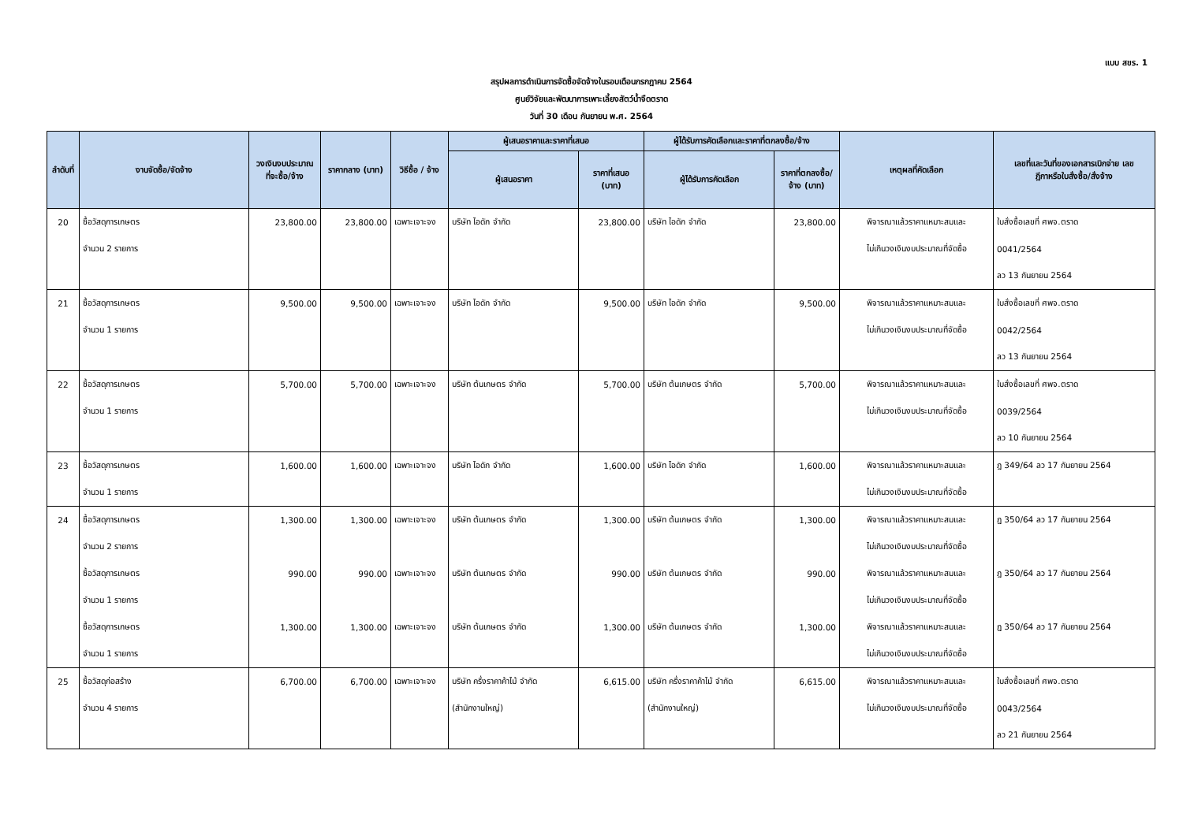แบบ สขร. 1
สรุปผลการดำเนินการจัดซื้อจัดจ้างในรอบเดือนกรกฎาคม 2564
ศูนย์วิจัยและพัฒนาการเพาะเลี้ยงสัตว์น้ำจืดตราด
วันที่ 30 เดือน กันยายน พ.ศ. 2564
| ลำดับที่ | งานจัดซื้อ/จัดจ้าง | วงเงินงบประมาณ ที่จะซื้อ/จ้าง | ราคากลาง (บาท) | วิธีซื้อ / จ้าง | ผู้เสนอราคาและราคาที่เสนอ | | ผู้ได้รับการคัดเลือกและราคาที่ตกลงซื้อ/จ้าง | | เหตุผลที่คัดเลือก | เลขที่และวันที่ของเอกสารเบิกจ่าย เลข ฎีกาหรือใบสั่งซื้อ/สั่งจ้าง |
| --- | --- | --- | --- | --- | --- | --- | --- | --- | --- | --- |
| | | | | | ผู้เสนอราคา | ราคาที่เสนอ (บาท) | ผู้ได้รับการคัดเลือก | ราคาที่ตกลงซื้อ/ จ้าง (บาท) | | |
| 20 | ซื้อวัสดุการเกษตร | 23,800.00 | 23,800.00 | เฉพาะเจาะจง | บริษัท ไอดัก จำกัด | 23,800.00 | บริษัท ไอดัก จำกัด | 23,800.00 | พิจารณาแล้วราคาแหมาะสมและ | ใบสั่งซื้อเลขที่ ศพจ.ตราด |
| | จำนวน 2 รายการ | | | | | | | | ไม่เกินวงเงินงบประมาณที่จัดซื้อ | 0041/2564 |
| | | | | | | | | | | ลว 13 กันยายน 2564 |
| 21 | ซื้อวัสดุการเกษตร | 9,500.00 | 9,500.00 | เฉพาะเจาะจง | บริษัท ไอดัก จำกัด | 9,500.00 | บริษัท ไอดัก จำกัด | 9,500.00 | พิจารณาแล้วราคาแหมาะสมและ | ใบสั่งซื้อเลขที่ ศพจ.ตราด |
| | จำนวน 1 รายการ | | | | | | | | ไม่เกินวงเงินงบประมาณที่จัดซื้อ | 0042/2564 |
| | | | | | | | | | | ลว 13 กันยายน 2564 |
| 22 | ซื้อวัสดุการเกษตร | 5,700.00 | 5,700.00 | เฉพาะเจาะจง | บริษัท ต้นเกษตร จำกัด | 5,700.00 | บริษัท ต้นเกษตร จำกัด | 5,700.00 | พิจารณาแล้วราคาแหมาะสมและ | ใบสั่งซื้อเลขที่ ศพจ.ตราด |
| | จำนวน 1 รายการ | | | | | | | | ไม่เกินวงเงินงบประมาณที่จัดซื้อ | 0039/2564 |
| | | | | | | | | | | ลว 10 กันยายน 2564 |
| 23 | ซื้อวัสดุการเกษตร | 1,600.00 | 1,600.00 | เฉพาะเจาะจง | บริษัท ไอดัก จำกัด | 1,600.00 | บริษัท ไอดัก จำกัด | 1,600.00 | พิจารณาแล้วราคาแหมาะสมและ | ฎ 349/64 ลว 17 กันยายน 2564 |
| | จำนวน 1 รายการ | | | | | | | | ไม่เกินวงเงินงบประมาณที่จัดซื้อ | |
| 24 | ซื้อวัสดุการเกษตร | 1,300.00 | 1,300.00 | เฉพาะเจาะจง | บริษัท ต้นเกษตร จำกัด | 1,300.00 | บริษัท ต้นเกษตร จำกัด | 1,300.00 | พิจารณาแล้วราคาแหมาะสมและ | ฎ 350/64 ลว 17 กันยายน 2564 |
| | จำนวน 2 รายการ | | | | | | | | ไม่เกินวงเงินงบประมาณที่จัดซื้อ | |
| | ซื้อวัสดุการเกษตร | 990.00 | 990.00 | เฉพาะเจาะจง | บริษัท ต้นเกษตร จำกัด | 990.00 | บริษัท ต้นเกษตร จำกัด | 990.00 | พิจารณาแล้วราคาแหมาะสมและ | ฎ 350/64 ลว 17 กันยายน 2564 |
| | จำนวน 1 รายการ | | | | | | | | ไม่เกินวงเงินงบประมาณที่จัดซื้อ | |
| | ซื้อวัสดุการเกษตร | 1,300.00 | 1,300.00 | เฉพาะเจาะจง | บริษัท ต้นเกษตร จำกัด | 1,300.00 | บริษัท ต้นเกษตร จำกัด | 1,300.00 | พิจารณาแล้วราคาแหมาะสมและ | ฎ 350/64 ลว 17 กันยายน 2564 |
| | จำนวน 1 รายการ | | | | | | | | ไม่เกินวงเงินงบประมาณที่จัดซื้อ | |
| 25 | ซื้อวัสดุก่อสร้าง | 6,700.00 | 6,700.00 | เฉพาะเจาะจง | บริษัท ครึ่งราคาค้าไม้ จำกัด | 6,615.00 | บริษัท ครึ่งราคาค้าไม้ จำกัด | 6,615.00 | พิจารณาแล้วราคาแหมาะสมและ | ใบสั่งซื้อเลขที่ ศพจ.ตราด |
| | จำนวน 4 รายการ | | | | (สำนักงานใหญ่) | | (สำนักงานใหญ่) | | ไม่เกินวงเงินงบประมาณที่จัดซื้อ | 0043/2564 |
| | | | | | | | | | | ลว 21 กันยายน 2564 |